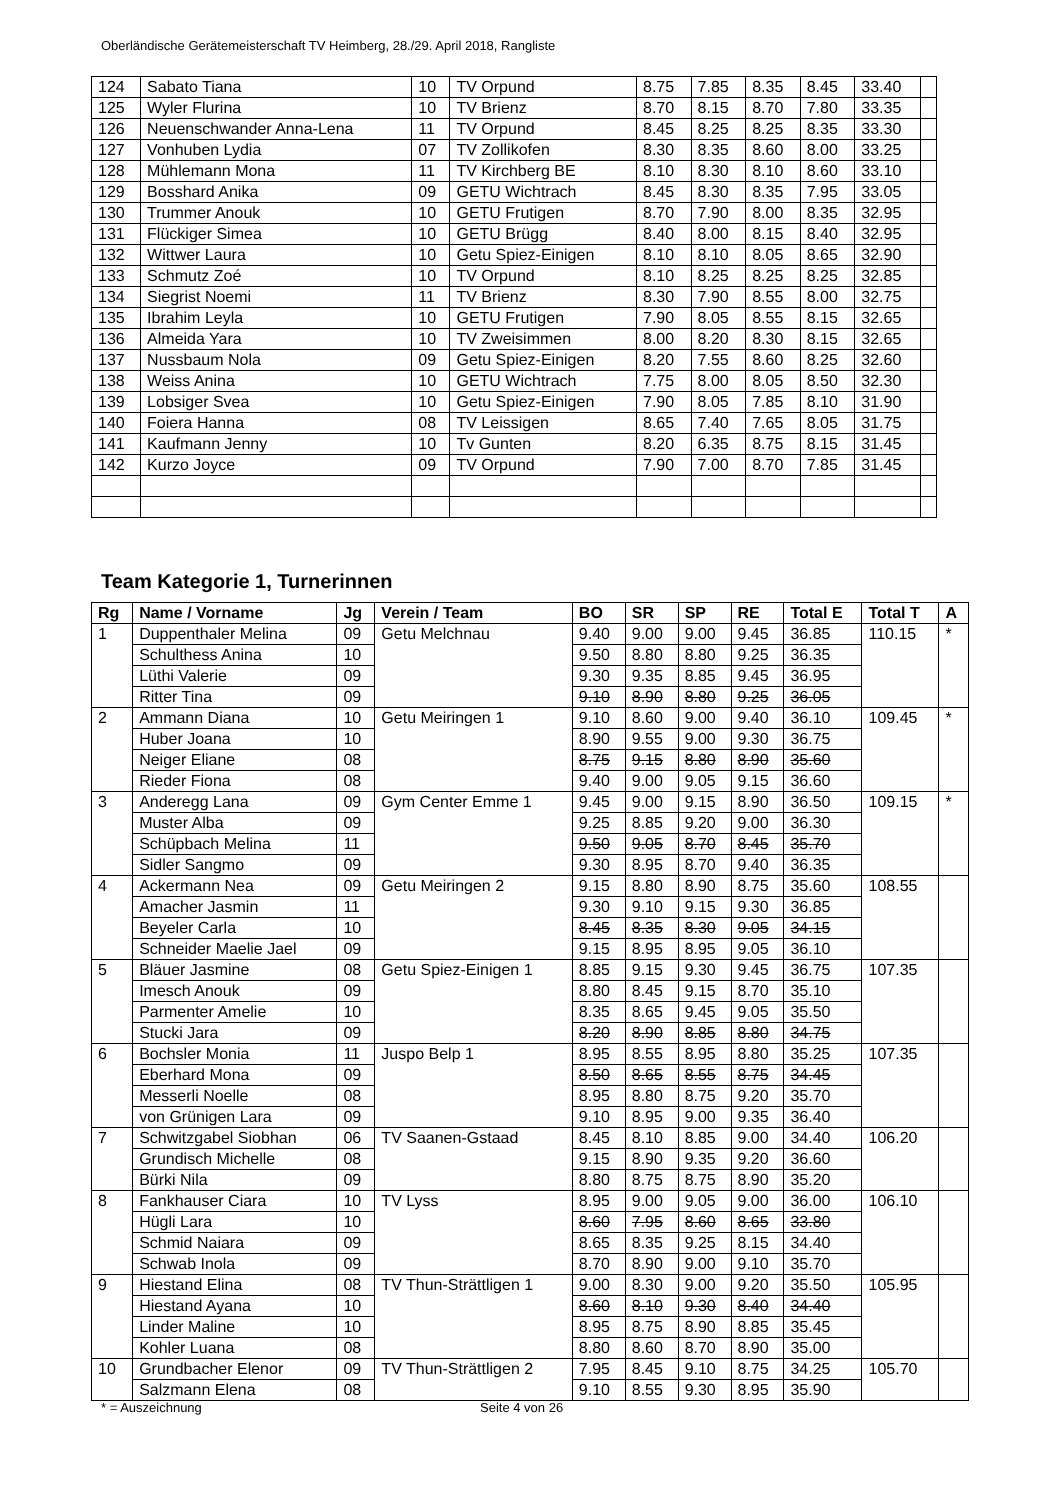Oberländische Gerätemeisterschaft TV Heimberg, 28./29. April 2018, Rangliste
| 124 | Sabato Tiana | 10 | TV Orpund | 8.75 | 7.85 | 8.35 | 8.45 | 33.40 | |
| 125 | Wyler Flurina | 10 | TV Brienz | 8.70 | 8.15 | 8.70 | 7.80 | 33.35 | |
| 126 | Neuenschwander Anna-Lena | 11 | TV Orpund | 8.45 | 8.25 | 8.25 | 8.35 | 33.30 | |
| 127 | Vonhuben Lydia | 07 | TV Zollikofen | 8.30 | 8.35 | 8.60 | 8.00 | 33.25 | |
| 128 | Mühlemann Mona | 11 | TV Kirchberg BE | 8.10 | 8.30 | 8.10 | 8.60 | 33.10 | |
| 129 | Bosshard Anika | 09 | GETU Wichtrach | 8.45 | 8.30 | 8.35 | 7.95 | 33.05 | |
| 130 | Trummer Anouk | 10 | GETU Frutigen | 8.70 | 7.90 | 8.00 | 8.35 | 32.95 | |
| 131 | Flückiger Simea | 10 | GETU Brügg | 8.40 | 8.00 | 8.15 | 8.40 | 32.95 | |
| 132 | Wittwer Laura | 10 | Getu Spiez-Einigen | 8.10 | 8.10 | 8.05 | 8.65 | 32.90 | |
| 133 | Schmutz Zoé | 10 | TV Orpund | 8.10 | 8.25 | 8.25 | 8.25 | 32.85 | |
| 134 | Siegrist Noemi | 11 | TV Brienz | 8.30 | 7.90 | 8.55 | 8.00 | 32.75 | |
| 135 | Ibrahim Leyla | 10 | GETU Frutigen | 7.90 | 8.05 | 8.55 | 8.15 | 32.65 | |
| 136 | Almeida Yara | 10 | TV Zweisimmen | 8.00 | 8.20 | 8.30 | 8.15 | 32.65 | |
| 137 | Nussbaum Nola | 09 | Getu Spiez-Einigen | 8.20 | 7.55 | 8.60 | 8.25 | 32.60 | |
| 138 | Weiss Anina | 10 | GETU Wichtrach | 7.75 | 8.00 | 8.05 | 8.50 | 32.30 | |
| 139 | Lobsiger Svea | 10 | Getu Spiez-Einigen | 7.90 | 8.05 | 7.85 | 8.10 | 31.90 | |
| 140 | Foiera Hanna | 08 | TV Leissigen | 8.65 | 7.40 | 7.65 | 8.05 | 31.75 | |
| 141 | Kaufmann Jenny | 10 | Tv Gunten | 8.20 | 6.35 | 8.75 | 8.15 | 31.45 | |
| 142 | Kurzo Joyce | 09 | TV Orpund | 7.90 | 7.00 | 8.70 | 7.85 | 31.45 | |
Team Kategorie 1, Turnerinnen
| Rg | Name / Vorname | Jg | Verein / Team | BO | SR | SP | RE | Total E | Total T | A |
| --- | --- | --- | --- | --- | --- | --- | --- | --- | --- | --- |
| 1 | Duppenthaler Melina | 09 | Getu Melchnau | 9.40 | 9.00 | 9.00 | 9.45 | 36.85 | 110.15 | * |
| | Schulthess Anina | 10 | | 9.50 | 8.80 | 8.80 | 9.25 | 36.35 | | |
| | Lüthi Valerie | 09 | | 9.30 | 9.35 | 8.85 | 9.45 | 36.95 | | |
| | Ritter Tina | 09 | | 9.10 | 8.90 | 8.80 | 9.25 | 36.05 | | |
| 2 | Ammann Diana | 10 | Getu Meiringen 1 | 9.10 | 8.60 | 9.00 | 9.40 | 36.10 | 109.45 | * |
| | Huber Joana | 10 | | 8.90 | 9.55 | 9.00 | 9.30 | 36.75 | | |
| | Neiger Eliane | 08 | | 8.75 | 9.15 | 8.80 | 8.90 | 35.60 | | |
| | Rieder Fiona | 08 | | 9.40 | 9.00 | 9.05 | 9.15 | 36.60 | | |
| 3 | Anderegg Lana | 09 | Gym Center Emme 1 | 9.45 | 9.00 | 9.15 | 8.90 | 36.50 | 109.15 | * |
| | Muster Alba | 09 | | 9.25 | 8.85 | 9.20 | 9.00 | 36.30 | | |
| | Schüpbach Melina | 11 | | 9.50 | 9.05 | 8.70 | 8.45 | 35.70 | | |
| | Sidler Sangmo | 09 | | 9.30 | 8.95 | 8.70 | 9.40 | 36.35 | | |
| 4 | Ackermann Nea | 09 | Getu Meiringen 2 | 9.15 | 8.80 | 8.90 | 8.75 | 35.60 | 108.55 | |
| | Amacher Jasmin | 11 | | 9.30 | 9.10 | 9.15 | 9.30 | 36.85 | | |
| | Beyeler Carla | 10 | | 8.45 | 8.35 | 8.30 | 9.05 | 34.15 | | |
| | Schneider Maelie Jael | 09 | | 9.15 | 8.95 | 8.95 | 9.05 | 36.10 | | |
| 5 | Bläuer Jasmine | 08 | Getu Spiez-Einigen 1 | 8.85 | 9.15 | 9.30 | 9.45 | 36.75 | 107.35 | |
| | Imesch Anouk | 09 | | 8.80 | 8.45 | 9.15 | 8.70 | 35.10 | | |
| | Parmenter Amelie | 10 | | 8.35 | 8.65 | 9.45 | 9.05 | 35.50 | | |
| | Stucki Jara | 09 | | 8.20 | 8.90 | 8.85 | 8.80 | 34.75 | | |
| 6 | Bochsler Monia | 11 | Juspo Belp 1 | 8.95 | 8.55 | 8.95 | 8.80 | 35.25 | 107.35 | |
| | Eberhard Mona | 09 | | 8.50 | 8.65 | 8.55 | 8.75 | 34.45 | | |
| | Messerli Noelle | 08 | | 8.95 | 8.80 | 8.75 | 9.20 | 35.70 | | |
| | von Grünigen Lara | 09 | | 9.10 | 8.95 | 9.00 | 9.35 | 36.40 | | |
| 7 | Schwitzgabel Siobhan | 06 | TV Saanen-Gstaad | 8.45 | 8.10 | 8.85 | 9.00 | 34.40 | 106.20 | |
| | Grundisch Michelle | 08 | | 9.15 | 8.90 | 9.35 | 9.20 | 36.60 | | |
| | Bürki Nila | 09 | | 8.80 | 8.75 | 8.75 | 8.90 | 35.20 | | |
| 8 | Fankhauser Ciara | 10 | TV Lyss | 8.95 | 9.00 | 9.05 | 9.00 | 36.00 | 106.10 | |
| | Hügli Lara | 10 | | 8.60 | 7.95 | 8.60 | 8.65 | 33.80 | | |
| | Schmid Naiara | 09 | | 8.65 | 8.35 | 9.25 | 8.15 | 34.40 | | |
| | Schwab Inola | 09 | | 8.70 | 8.90 | 9.00 | 9.10 | 35.70 | | |
| 9 | Hiestand Elina | 08 | TV Thun-Strättligen 1 | 9.00 | 8.30 | 9.00 | 9.20 | 35.50 | 105.95 | |
| | Hiestand Ayana | 10 | | 8.60 | 8.10 | 9.30 | 8.40 | 34.40 | | |
| | Linder Maline | 10 | | 8.95 | 8.75 | 8.90 | 8.85 | 35.45 | | |
| | Kohler Luana | 08 | | 8.80 | 8.60 | 8.70 | 8.90 | 35.00 | | |
| 10 | Grundbacher Elenor | 09 | TV Thun-Strättligen 2 | 7.95 | 8.45 | 9.10 | 8.75 | 34.25 | 105.70 | |
| | Salzmann Elena | 08 | | 9.10 | 8.55 | 9.30 | 8.95 | 35.90 | | |
* = Auszeichnung Seite 4 von 26